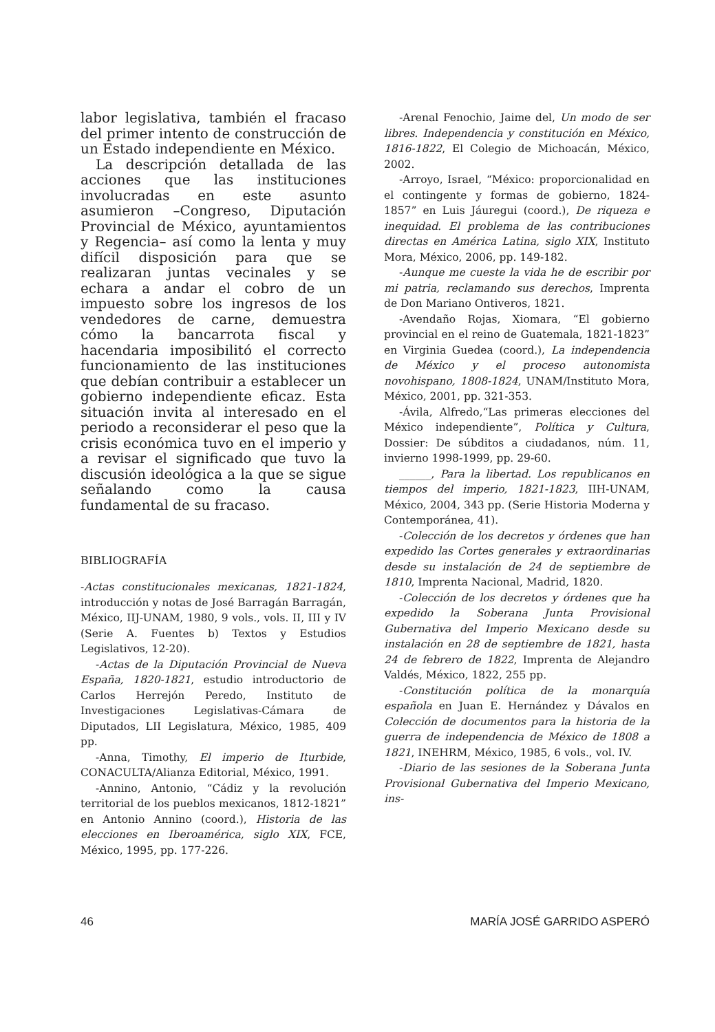labor legislativa, también el fracaso del primer intento de construcción de un Estado independiente en México.
La descripción detallada de las acciones que las instituciones involucradas en este asunto asumieron –Congreso, Diputación Provincial de México, ayuntamientos y Regencia– así como la lenta y muy difícil disposición para que se realizaran juntas vecinales y se echara a andar el cobro de un impuesto sobre los ingresos de los vendedores de carne, demuestra cómo la bancarrota fiscal y hacendaria imposibilitó el correcto funcionamiento de las instituciones que debían contribuir a establecer un gobierno independiente eficaz. Esta situación invita al interesado en el periodo a reconsiderar el peso que la crisis económica tuvo en el imperio y a revisar el significado que tuvo la discusión ideológica a la que se sigue señalando como la causa fundamental de su fracaso.
BIBLIOGRAFÍA
-Actas constitucionales mexicanas, 1821-1824, introducción y notas de José Barragán Barragán, México, IIJ-UNAM, 1980, 9 vols., vols. II, III y IV (Serie A. Fuentes b) Textos y Estudios Legislativos, 12-20).
-Actas de la Diputación Provincial de Nueva España, 1820-1821, estudio introductorio de Carlos Herrejón Peredo, Instituto de Investigaciones Legislativas-Cámara de Diputados, LII Legislatura, México, 1985, 409 pp.
-Anna, Timothy, El imperio de Iturbide, CONACULTA/Alianza Editorial, México, 1991.
-Annino, Antonio, “Cádiz y la revolución territorial de los pueblos mexicanos, 1812-1821” en Antonio Annino (coord.), Historia de las elecciones en Iberoamérica, siglo XIX, FCE, México, 1995, pp. 177-226.
-Arenal Fenochio, Jaime del, Un modo de ser libres. Independencia y constitución en México, 1816-1822, El Colegio de Michoacán, México, 2002.
-Arroyo, Israel, “México: proporcionalidad en el contingente y formas de gobierno, 1824-1857” en Luis Jáuregui (coord.), De riqueza e inequidad. El problema de las contribuciones directas en América Latina, siglo XIX, Instituto Mora, México, 2006, pp. 149-182.
-Aunque me cueste la vida he de escribir por mi patria, reclamando sus derechos, Imprenta de Don Mariano Ontiveros, 1821.
-Avendaño Rojas, Xiomara, “El gobierno provincial en el reino de Guatemala, 1821-1823” en Virginia Guedea (coord.), La independencia de México y el proceso autonomista novohispano, 1808-1824, UNAM/Instituto Mora, México, 2001, pp. 321-353.
-Ávila, Alfredo,“Las primeras elecciones del México independiente”, Política y Cultura, Dossier: De súbditos a ciudadanos, núm. 11, invierno 1998-1999, pp. 29-60.
______, Para la libertad. Los republicanos en tiempos del imperio, 1821-1823, IIH-UNAM, México, 2004, 343 pp. (Serie Historia Moderna y Contemporánea, 41).
-Colección de los decretos y órdenes que han expedido las Cortes generales y extraordinarias desde su instalación de 24 de septiembre de 1810, Imprenta Nacional, Madrid, 1820.
-Colección de los decretos y órdenes que ha expedido la Soberana Junta Provisional Gubernativa del Imperio Mexicano desde su instalación en 28 de septiembre de 1821, hasta 24 de febrero de 1822, Imprenta de Alejandro Valdés, México, 1822, 255 pp.
-Constitución política de la monarquía española en Juan E. Hernández y Dávalos en Colección de documentos para la historia de la guerra de independencia de México de 1808 a 1821, INEHRM, México, 1985, 6 vols., vol. IV.
-Diario de las sesiones de la Soberana Junta Provisional Gubernativa del Imperio Mexicano, ins-
46 MARÍA JOSÉ GARRIDO ASPERÓ